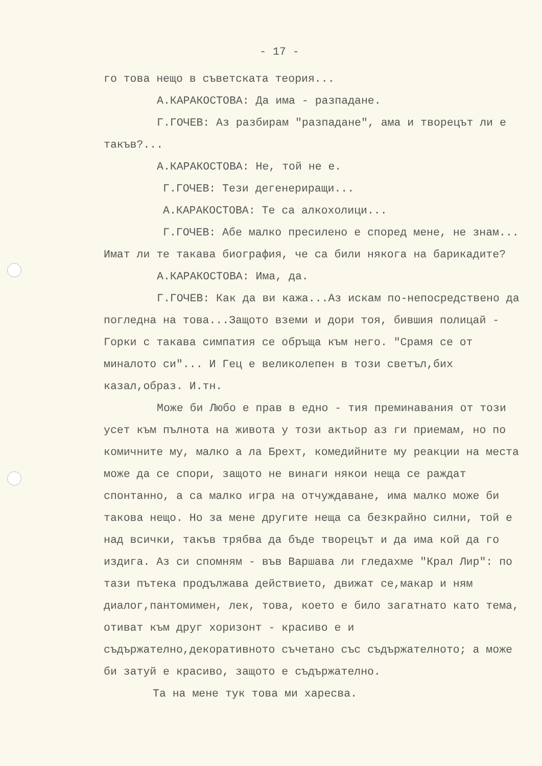- 17 -
го това нещо в съветската теория...
А.КАРАКОСТОВА: Да има - разпадане.
Г.ГОЧЕВ: Аз разбирам "разпадане", ама и творецът ли е такъв?...
А.КАРАКОСТОВА: Не, той не е.
Г.ГОЧЕВ: Тези дегенериращи...
А.КАРАКОСТОВА: Те са алкохолици...
Г.ГОЧЕВ: Абе малко пресилено е според мене, не знам... Имат ли те такава биография, че са били някога на барикадите?
А.КАРАКОСТОВА: Има, да.
Г.ГОЧЕВ: Как да ви кажа...Аз искам по-непосредствено да погледна на това...Защото вземи и дори тоя, бившия полицай - Горки с такава симпатия се обръща към него. "Срамя се от миналото си"... И Гец е великолепен в този светъл,бих казал,образ. И.тн.
Може би Любо е прав в едно - тия преминавания от този усет към пълнота на живота у този актьор аз ги приемам, но по комичните му, малко а ла Брехт, комедийните му реакции на места може да се спори, защото не винаги някои неща се раждат спонтанно, а са малко игра на отчуждаване, има малко може би такова нещо. Но за мене другите неща са безкрайно силни, той е над всички, такъв трябва да бъде творецът и да има кой да го издига. Аз си спомням - във Варшава ли гледахме "Крал Лир": по тази пътека продължава действието, движат се,макар и ням диалог,пантомимен, лек, това, което е било загатнато като тема, отиват към друг хоризонт - красиво е и съдържателно,декоративното съчетано със съдържателното; а може би затуй е красиво, защото е съдържателно.
Та на мене тук това ми харесва.